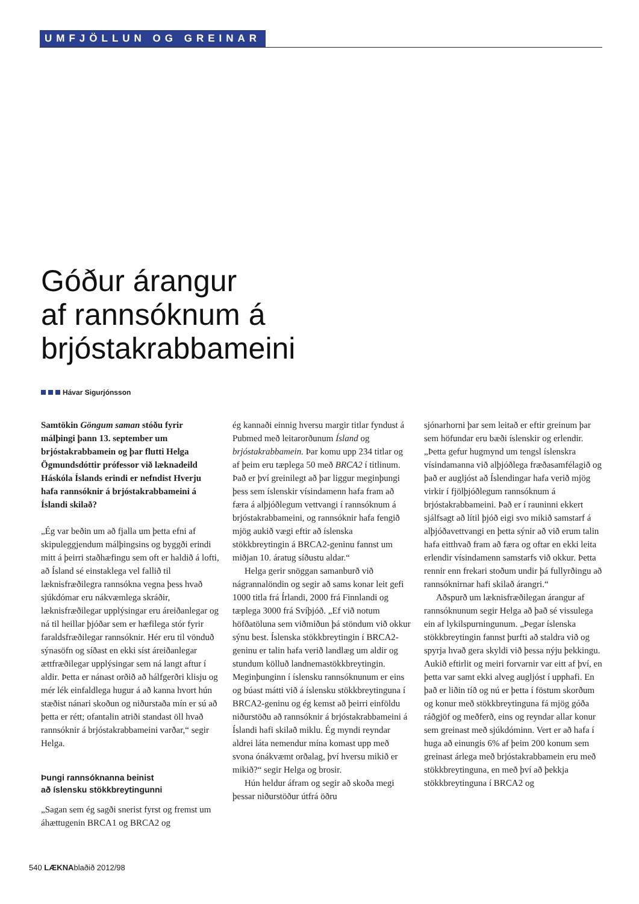UMFJÖLLUN OG GREINAR
Góður árangur
af rannsóknum á
brjóstakrabbameini
Hávar Sigurjónsson
Samtökin Göngum saman stóðu fyrir málþingi þann 13. september um brjóstakrabbamein og þar flutti Helga Ögmundsdóttir prófessor við læknadeild Háskóla Íslands erindi er nefndist Hverju hafa rannsóknir á brjóstakrabbameini á Íslandi skilað?
„Ég var beðin um að fjalla um þetta efni af skipuleggjendum málþingsins og byggði erindi mitt á þeirri staðhæfingu sem oft er haldið á lofti, að Ísland sé einstaklega vel fallið til læknisfræðilegra rannsókna vegna þess hvað sjúkdómar eru nákvæmlega skráðir, læknisfræðilegar upplýsingar eru áreiðanlegar og ná til heillar þjóðar sem er hæfilega stór fyrir faraldsfræðilegar rannsóknir. Hér eru til vönduð sýnasöfn og síðast en ekki síst áreiðanlegar ættfræðilegar upplýsingar sem ná langt aftur í aldir. Þetta er nánast orðið að hálfgerðri klisju og mér lék einfaldlega hugur á að kanna hvort hún stæðist nánari skoðun og niðurstaða mín er sú að þetta er rétt; ofantalin atriði standast öll hvað rannsóknir á brjóstakrabbameini varðar,“ segir Helga.
Þungi rannsóknanna beinist
að íslensku stökkbreytingunni
„Sagan sem ég sagði snerist fyrst og fremst um áhættugenin BRCA1 og BRCA2 og
ég kannaði einnig hversu margir titlar fyndust á Pubmed með leitarorðunum Ísland og brjóstakrabbamein. Þar komu upp 234 titlar og af þeim eru tæplega 50 með BRCA2 í titlinum. Það er því greinilegt að þar liggur meginþungi þess sem íslenskir vísindamenn hafa fram að færa á alþjóðlegum vettvangi í rannsóknum á brjóstakrabbameini, og rannsóknir hafa fengið mjög aukið vægi eftir að íslenska stökkbreytingin á BRCA2-geninu fannst um miðjan 10. áratug síðustu aldar.“
Helga gerir snöggan samanburð við nágrannalöndin og segir að sams konar leit gefi 1000 titla frá Írlandi, 2000 frá Finnlandi og tæplega 3000 frá Svíþjóð. „Ef við notum höfðatöluna sem viðmiðun þá stöndum við okkur sýnu best. Íslenska stökkbreytingin í BRCA2-geninu er talin hafa verið landlæg um aldir og stundum kölluð landnemastökkbreytingin. Meginþunginn í íslensku rannsóknunum er eins og búast mátti við á íslensku stökkbreytinguna í BRCA2-geninu og ég kemst að þeirri einföldu niðurstöðu að rannsóknir á brjóstakrabbameini á Íslandi hafi skilað miklu. Ég myndi reyndar aldrei láta nemendur mína komast upp með svona ónákvæmt orðalag, því hversu mikið er mikið?“ segir Helga og brosir.
Hún heldur áfram og segir að skoða megi þessar niðurstöður útfrá öðru
sjónarhorni þar sem leitað er eftir greinum þar sem höfundar eru bæði íslenskir og erlendir. „Þetta gefur hugmynd um tengsl íslenskra vísindamanna við alþjóðlega fræðasamfélagið og það er augljóst að Íslendingar hafa verið mjög virkir í fjölþjóðlegum rannsóknum á brjóstakrabbameini. Það er í rauninni ekkert sjálfsagt að lítil þjóð eigi svo mikið samstarf á alþjóðavettvangi en þetta sýnir að við erum talin hafa eitthvað fram að færa og oftar en ekki leita erlendir vísindamenn samstarfs við okkur. Þetta rennir enn frekari stoðum undir þá fullyrðingu að rannsóknirnar hafi skilað árangri.“
Aðspurð um læknisfræðilegan árangur af rannsóknunum segir Helga að það sé vissulega ein af lykilspurningunum. „Þegar íslenska stökkbreytingin fannst þurfti að staldra við og spyrja hvað gera skyldi við þessa nýju þekkingu. Aukið eftirlit og meiri forvarnir var eitt af því, en þetta var samt ekki alveg augljóst í upphafi. En það er liðin tíð og nú er þetta í föstum skorðum og konur með stökkbreytinguna fá mjög góða ráðgjöf og meðferð, eins og reyndar allar konur sem greinast með sjúkdóminn. Vert er að hafa í huga að einungis 6% af þeim 200 konum sem greinast árlega með brjóstakrabbamein eru með stökkbreytinguna, en með því að þekkja stökkbreytinguna í BRCA2 og
540 LÆKNAblaðið 2012/98